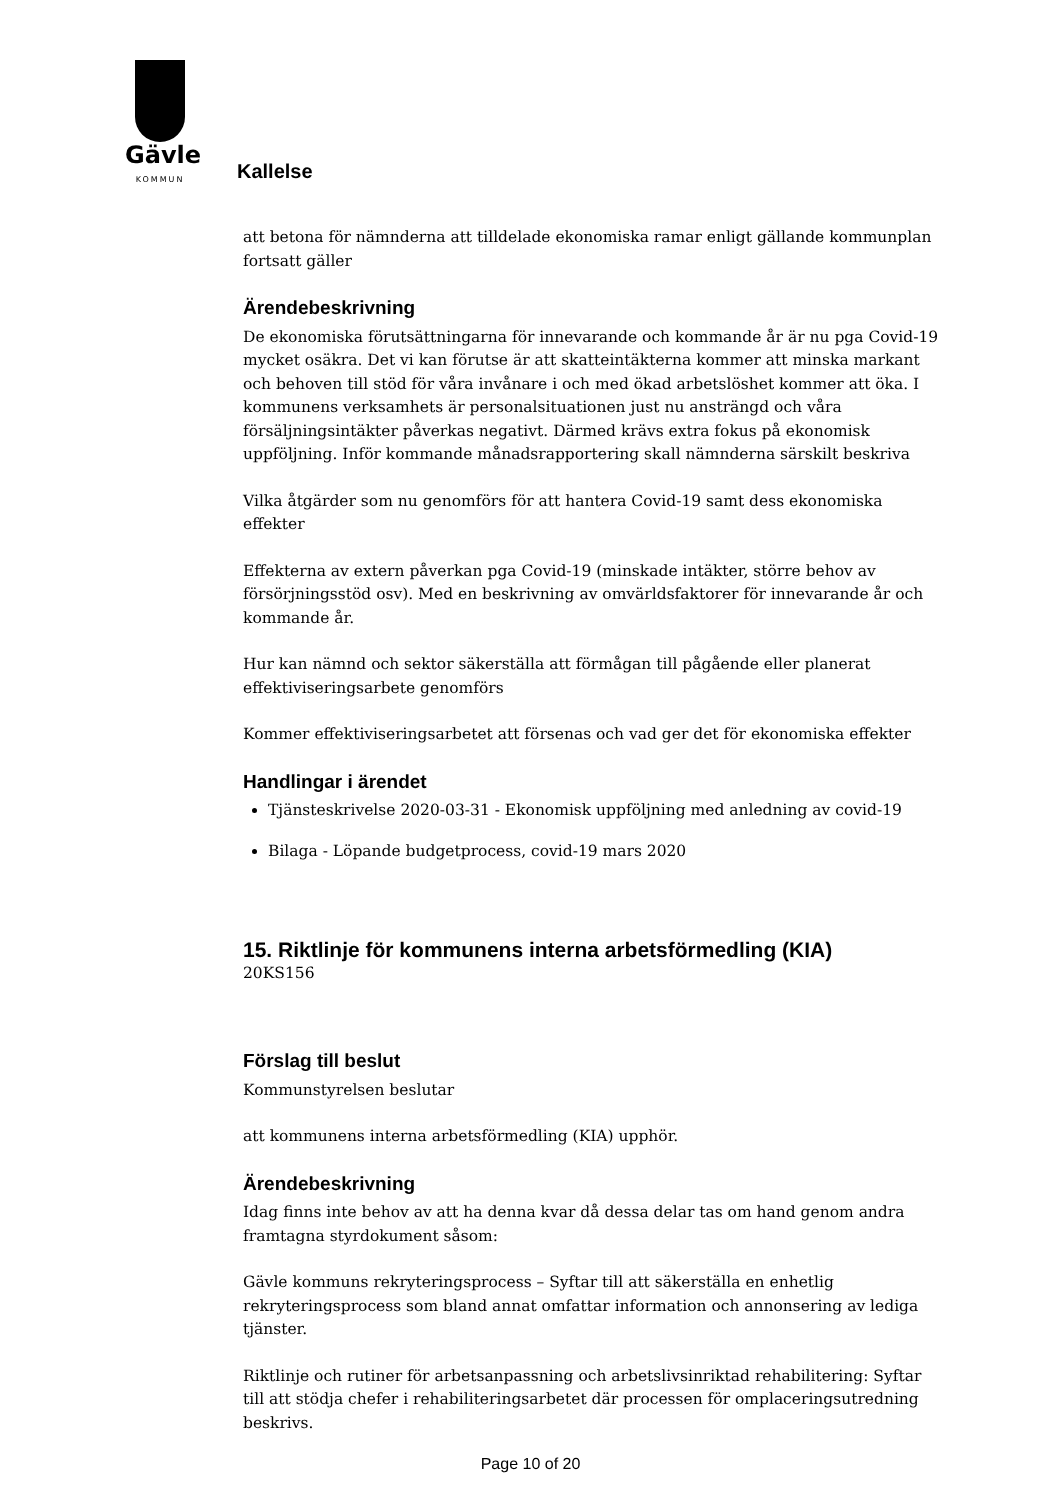Gävle
KOMMUN
Kallelse
att betona för nämnderna att tilldelade ekonomiska ramar enligt gällande kommunplan fortsatt gäller
Ärendebeskrivning
De ekonomiska förutsättningarna för innevarande och kommande år är nu pga Covid-19 mycket osäkra. Det vi kan förutse är att skatteintäkterna kommer att minska markant och behoven till stöd för våra invånare i och med ökad arbetslöshet kommer att öka. I kommunens verksamhets är personalsituationen just nu ansträngd och våra försäljningsintäkter påverkas negativt. Därmed krävs extra fokus på ekonomisk uppföljning. Inför kommande månadsrapportering skall nämnderna särskilt beskriva
Vilka åtgärder som nu genomförs för att hantera Covid-19 samt dess ekonomiska effekter
Effekterna av extern påverkan pga Covid-19 (minskade intäkter, större behov av försörjningsstöd osv). Med en beskrivning av omvärldsfaktorer för innevarande år och kommande år.
Hur kan nämnd och sektor säkerställa att förmågan till pågående eller planerat effektiviseringsarbete genomförs
Kommer effektiviseringsarbetet att försenas och vad ger det för ekonomiska effekter
Handlingar i ärendet
Tjänsteskrivelse 2020-03-31 - Ekonomisk uppföljning med anledning av covid-19
Bilaga - Löpande budgetprocess, covid-19 mars 2020
15. Riktlinje för kommunens interna arbetsförmedling (KIA)
20KS156
Förslag till beslut
Kommunstyrelsen beslutar
att kommunens interna arbetsförmedling (KIA) upphör.
Ärendebeskrivning
Idag finns inte behov av att ha denna kvar då dessa delar tas om hand genom andra framtagna styrdokument såsom:
Gävle kommuns rekryteringsprocess – Syftar till att säkerställa en enhetlig rekryteringsprocess som bland annat omfattar information och annonsering av lediga tjänster.
Riktlinje och rutiner för arbetsanpassning och arbetslivsinriktad rehabilitering: Syftar till att stödja chefer i rehabiliteringsarbetet där processen för omplaceringsutredning beskrivs.
Page 10 of 20